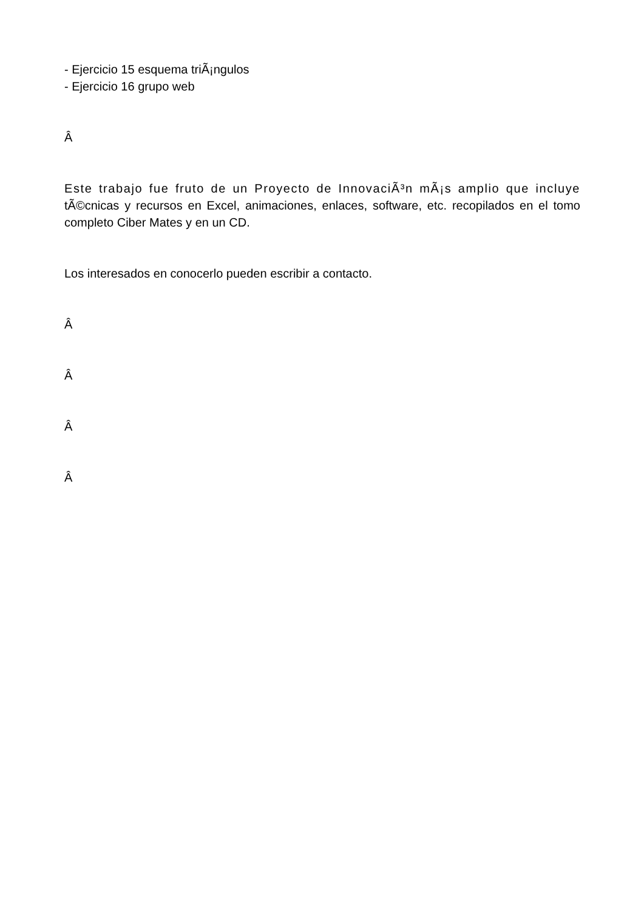- Ejercicio 15 esquema triÃ¡ngulos
- Ejercicio 16 grupo web
Â
Este trabajo fue fruto de un Proyecto de InnovaciÃ³n mÃ¡s amplio que incluye tÃ©cnicas y recursos en Excel, animaciones, enlaces, software, etc. recopilados en el tomo completo Ciber Mates y en un CD.
Los interesados en conocerlo pueden escribir a contacto.
Â
Â
Â
Â